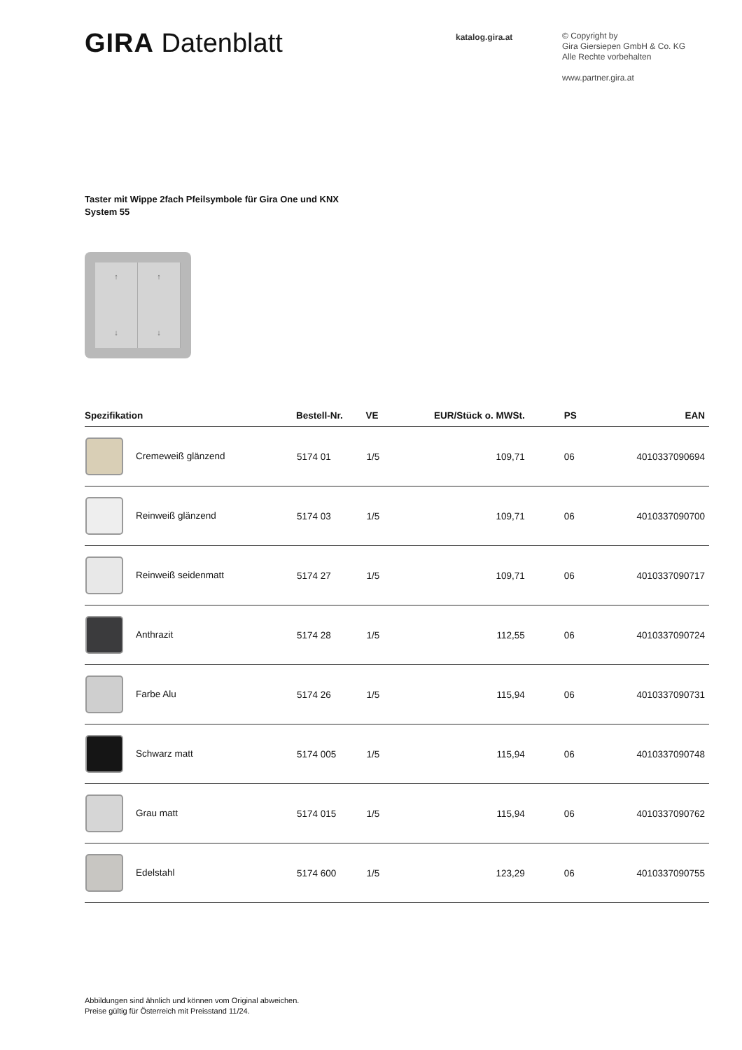GIRA Datenblatt
katalog.gira.at
© Copyright by
Gira Giersiepen GmbH & Co. KG
Alle Rechte vorbehalten
www.partner.gira.at
Taster mit Wippe 2fach Pfeilsymbole für Gira One und KNX
System 55
↑
↓ ↑
↓
| Spezifikation | Bestell-Nr. | VE | EUR/Stück o. MWSt. | PS | EAN |
| --- | --- | --- | --- | --- | --- |
| Cremeweiß glänzend | 5174 01 | 1/5 | 109,71 | 06 | 4010337090694 |
| Reinweiß glänzend | 5174 03 | 1/5 | 109,71 | 06 | 4010337090700 |
| Reinweiß seidenmatt | 5174 27 | 1/5 | 109,71 | 06 | 4010337090717 |
| Anthrazit | 5174 28 | 1/5 | 112,55 | 06 | 4010337090724 |
| Farbe Alu | 5174 26 | 1/5 | 115,94 | 06 | 4010337090731 |
| Schwarz matt | 5174 005 | 1/5 | 115,94 | 06 | 4010337090748 |
| Grau matt | 5174 015 | 1/5 | 115,94 | 06 | 4010337090762 |
| Edelstahl | 5174 600 | 1/5 | 123,29 | 06 | 4010337090755 |
Abbildungen sind ähnlich und können vom Original abweichen.
Preise gültig für Österreich mit Preisstand 11/24.